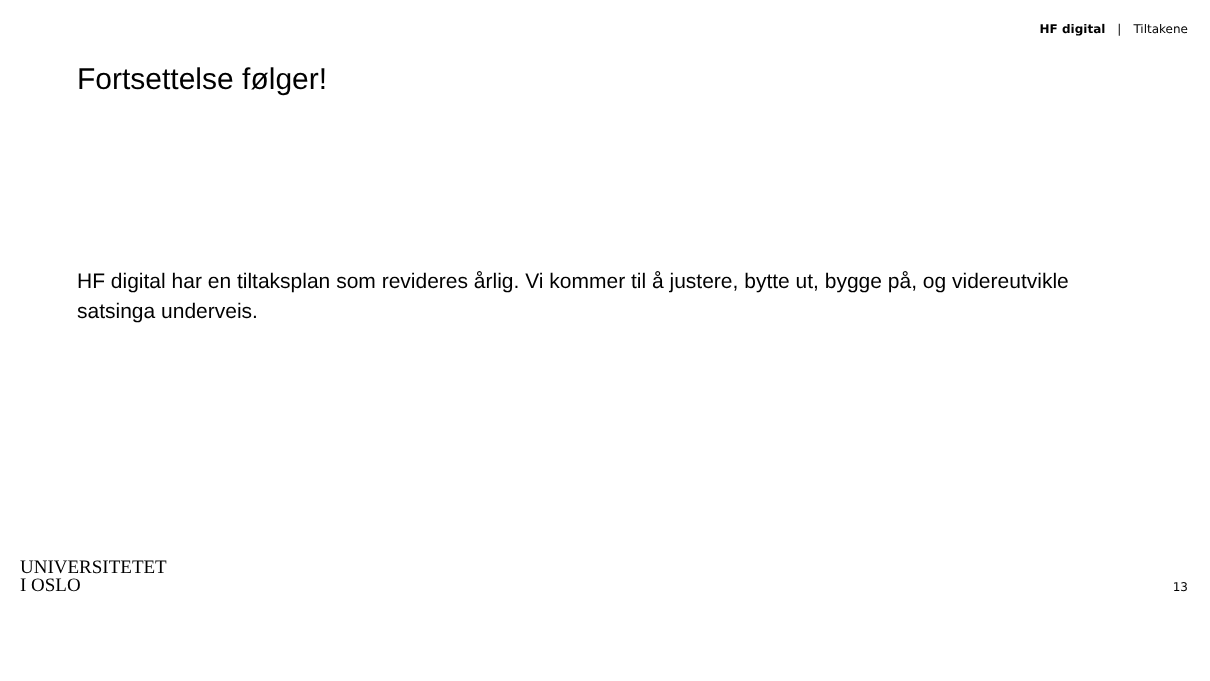HF digital | Tiltakene
Fortsettelse følger!
HF digital har en tiltaksplan som revideres årlig. Vi kommer til å justere, bytte ut, bygge på, og videreutvikle satsinga underveis.
UNIVERSITETET
I OSLO
13